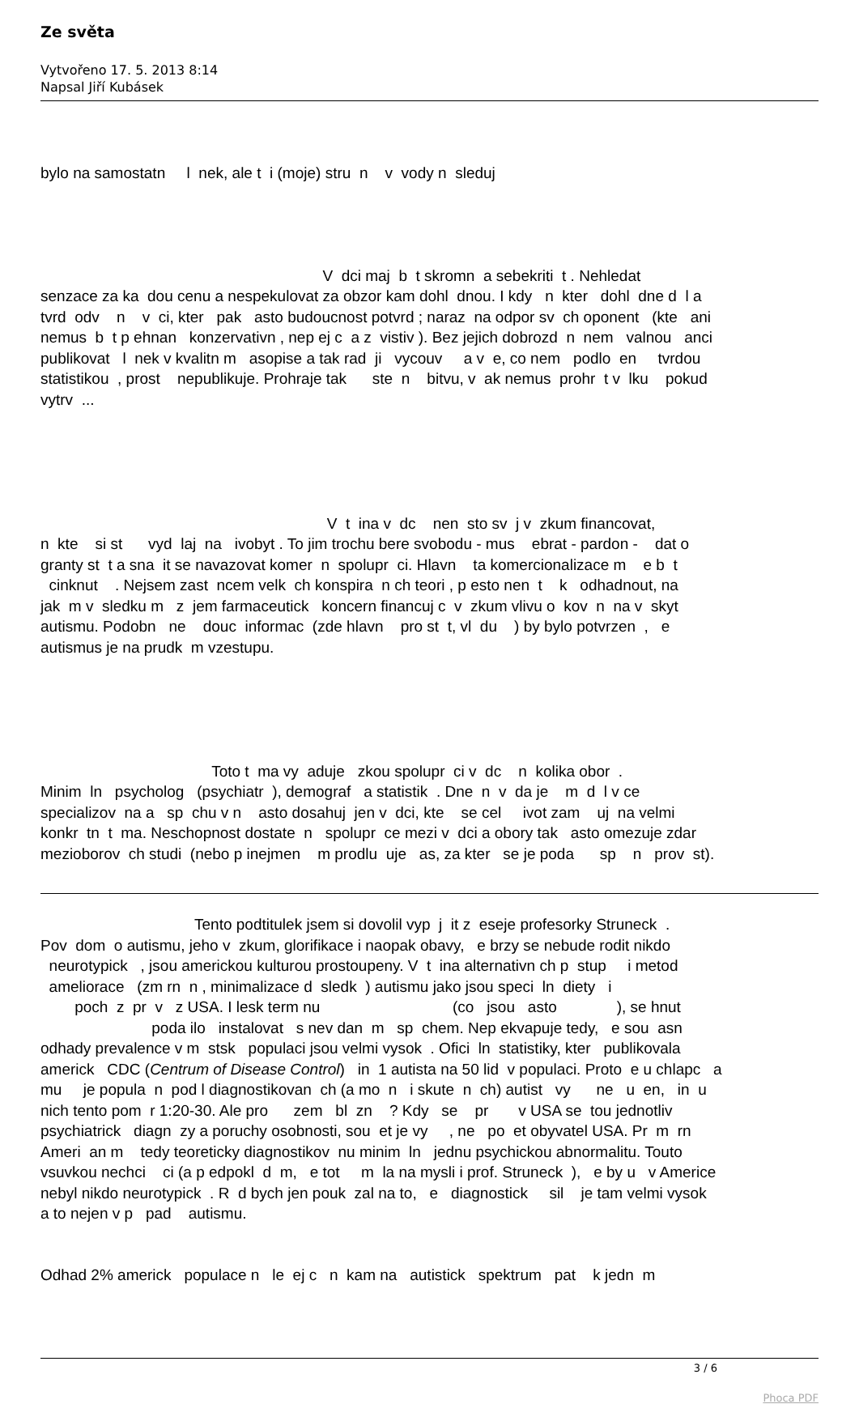Ze světa
Vytvořeno 17. 5. 2013 8:14
Napsal Jiří Kubásek
bylo na samostatn l nek, ale t i (moje) stru n v vody n sleduj
V dci maj b t skromn a sebekriti t . Nehledat senzace za ka dou cenu a nespekulovat za obzor kam dohl dnou. I kdy n kter dohl dne d l a tvrd odv n v ci, kter pak asto budoucnost potvrd ; naraz na odpor sv ch oponent (kte ani nemus b t p ehnan konzervativn , nep ej c a z vistiv ). Bez jejich dobrozd n nem valnou anci publikovat l nek v kvalitn m asopise a tak rad ji vycouv a v e, co nem podlo en tvrdou statistikou , prost nepublikuje. Prohraje tak ste n bitvu, v ak nemus prohr t v lku pokud vytrv ...
V t ina v dc nen sto sv j v zkum financovat, n kte si st vyd laj na ivobyt . To jim trochu bere svobodu - mus ebrat - pardon - dat o granty st t a sna it se navazovat komer n spolupr ci. Hlavn ta komercionalizace m e b t cinknut . Nejsem zast ncem velk ch konspira n ch teori , p esto nen t k odhadnout, na jak m v sledku m z jem farmaceutick koncern financuj c v zkum vlivu o kov n na v skyt autismu. Podobn ne douc informac (zde hlavn pro st t, vl du ) by bylo potvrzen , e autismus je na prudk m vzestupu.
Toto t ma vy aduje zkou spolupr ci v dc n kolika obor . Minim ln psycholog (psychiatr ), demograf a statistik . Dne n v da je m d l v ce specializov na a sp chu v n asto dosahuj jen v dci, kte se cel ivot zam uj na velmi konkr tn t ma. Neschopnost dostate n spolupr ce mezi v dci a obory tak asto omezuje zdar mezioborov ch studi (nebo p inejmen m prodlu uje as, za kter se je poda sp n prov st).
Tento podtitulek jsem si dovolil vyp j it z eseje profesorky Struneck . Pov dom o autismu, jeho v zkum, glorifikace i naopak obavy, e brzy se nebude rodit nikdo neurotypick , jsou americkou kulturou prostoupeny. V t ina alternativn ch p stup i metod ameliorace (zm rn n , minimalizace d sledk ) autismu jako jsou speci ln diety i poch z pr v z USA. I lesk term nu (co jsou asto ), se hnut poda ilo instalovat s nev dan m sp chem. Nep ekvapuje tedy, e sou asn odhady prevalence v m stsk populaci jsou velmi vysok . Ofici ln statistiky, kter publikovala americk CDC (Centrum of Disease Control) in 1 autista na 50 lid v populaci. Proto e u chlapc a mu je popula n pod l diagnostikovan ch (a mo n i skute n ch) autist vy ne u en, in u nich tento pom r 1:20-30. Ale pro zem bl zn ? Kdy se pr v USA se tou jednotliv psychiatrick diagn zy a poruchy osobnosti, sou et je vy , ne po et obyvatel USA. Pr m rn Ameri an m tedy teoreticky diagnostikov nu minim ln jednu psychickou abnormalitu. Touto vsuvkou nechci ci (a p edpokl d m, e tot m la na mysli i prof. Struneck ), e by u v Americe nebyl nikdo neurotypick . R d bych jen pouk zal na to, e diagnostick sil je tam velmi vysok a to nejen v p pad autismu.
Odhad 2% americk populace n le ej c n kam na autistick spektrum pat k jedn m
3 / 6
Phoca PDF